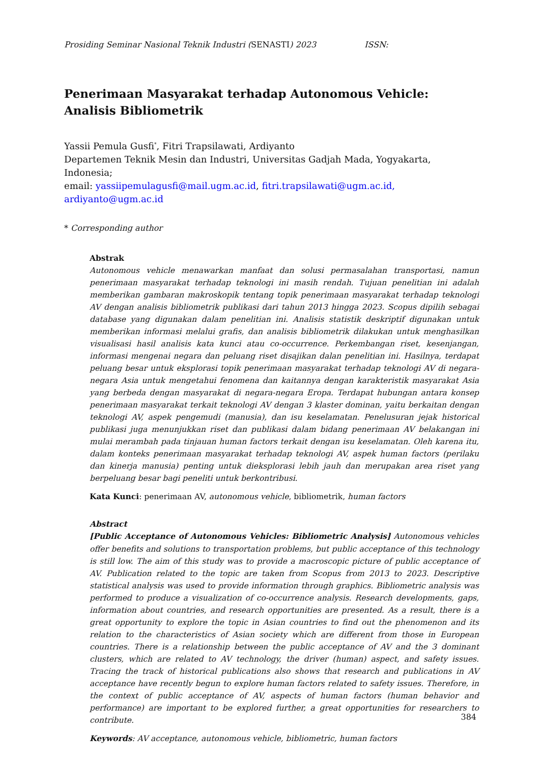Prosiding Seminar Nasional Teknik Industri (SENASTI) 2023 ISSN:
Penerimaan Masyarakat terhadap Autonomous Vehicle: Analisis Bibliometrik
Yassii Pemula Gusfi<sup>*</sup>, Fitri Trapsilawati, Ardiyanto
Departemen Teknik Mesin dan Industri, Universitas Gadjah Mada, Yogyakarta, Indonesia;
email: yassiipemulagusfi@mail.ugm.ac.id, fitri.trapsilawati@ugm.ac.id, ardiyanto@ugm.ac.id
* Corresponding author
Abstrak
Autonomous vehicle menawarkan manfaat dan solusi permasalahan transportasi, namun penerimaan masyarakat terhadap teknologi ini masih rendah. Tujuan penelitian ini adalah memberikan gambaran makroskopik tentang topik penerimaan masyarakat terhadap teknologi AV dengan analisis bibliometrik publikasi dari tahun 2013 hingga 2023. Scopus dipilih sebagai database yang digunakan dalam penelitian ini. Analisis statistik deskriptif digunakan untuk memberikan informasi melalui grafis, dan analisis bibliometrik dilakukan untuk menghasilkan visualisasi hasil analisis kata kunci atau co-occurrence. Perkembangan riset, kesenjangan, informasi mengenai negara dan peluang riset disajikan dalan penelitian ini. Hasilnya, terdapat peluang besar untuk eksplorasi topik penerimaan masyarakat terhadap teknologi AV di negara-negara Asia untuk mengetahui fenomena dan kaitannya dengan karakteristik masyarakat Asia yang berbeda dengan masyarakat di negara-negara Eropa. Terdapat hubungan antara konsep penerimaan masyarakat terkait teknologi AV dengan 3 klaster dominan, yaitu berkaitan dengan teknologi AV, aspek pengemudi (manusia), dan isu keselamatan. Penelusuran jejak historical publikasi juga menunjukkan riset dan publikasi dalam bidang penerimaan AV belakangan ini mulai merambah pada tinjauan human factors terkait dengan isu keselamatan. Oleh karena itu, dalam konteks penerimaan masyarakat terhadap teknologi AV, aspek human factors (perilaku dan kinerja manusia) penting untuk dieksplorasi lebih jauh dan merupakan area riset yang berpeluang besar bagi peneliti untuk berkontribusi.
Kata Kunci: penerimaan AV, autonomous vehicle, bibliometrik, human factors
Abstract
[Public Acceptance of Autonomous Vehicles: Bibliometric Analysis] Autonomous vehicles offer benefits and solutions to transportation problems, but public acceptance of this technology is still low. The aim of this study was to provide a macroscopic picture of public acceptance of AV. Publication related to the topic are taken from Scopus from 2013 to 2023. Descriptive statistical analysis was used to provide information through graphics. Bibliometric analysis was performed to produce a visualization of co-occurrence analysis. Research developments, gaps, information about countries, and research opportunities are presented. As a result, there is a great opportunity to explore the topic in Asian countries to find out the phenomenon and its relation to the characteristics of Asian society which are different from those in European countries. There is a relationship between the public acceptance of AV and the 3 dominant clusters, which are related to AV technology, the driver (human) aspect, and safety issues. Tracing the track of historical publications also shows that research and publications in AV acceptance have recently begun to explore human factors related to safety issues. Therefore, in the context of public acceptance of AV, aspects of human factors (human behavior and performance) are important to be explored further, a great opportunities for researchers to contribute.
Keywords: AV acceptance, autonomous vehicle, bibliometric, human factors
384